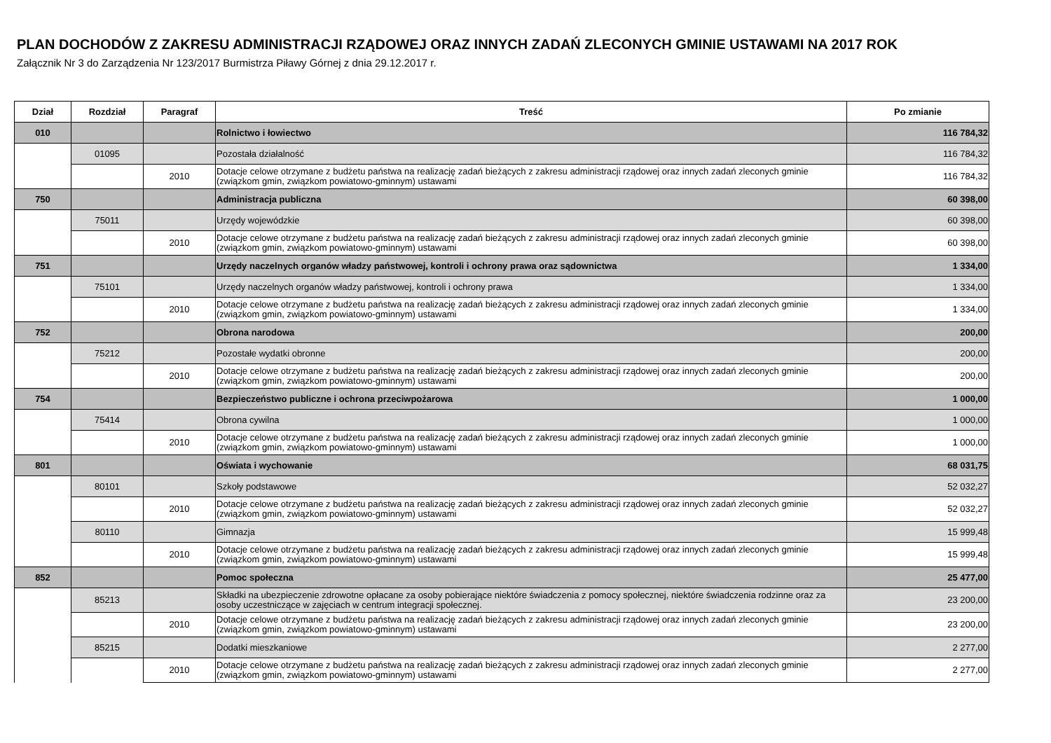PLAN DOCHODÓW Z ZAKRESU ADMINISTRACJI RZĄDOWEJ ORAZ INNYCH ZADAŃ ZLECONYCH GMINIE USTAWAMI NA 2017 ROK
Załącznik Nr 3 do Zarządzenia Nr 123/2017 Burmistrza Piławy Górnej z dnia 29.12.2017 r.
| Dział | Rozdział | Paragraf | Treść | Po zmianie |
| --- | --- | --- | --- | --- |
| 010 | | | Rolnictwo i łowiectwo | 116 784,32 |
| | 01095 | | Pozostała działalność | 116 784,32 |
| | | 2010 | Dotacje celowe otrzymane z budżetu państwa na realizację zadań bieżących z zakresu administracji rządowej oraz innych zadań zleconych gminie (związkom gmin, związkom powiatowo-gminnym) ustawami | 116 784,32 |
| 750 | | | Administracja publiczna | 60 398,00 |
| | 75011 | | Urzędy wojewódzkie | 60 398,00 |
| | | 2010 | Dotacje celowe otrzymane z budżetu państwa na realizację zadań bieżących z zakresu administracji rządowej oraz innych zadań zleconych gminie (związkom gmin, związkom powiatowo-gminnym) ustawami | 60 398,00 |
| 751 | | | Urzędy naczelnych organów władzy państwowej, kontroli i ochrony prawa oraz sądownictwa | 1 334,00 |
| | 75101 | | Urzędy naczelnych organów władzy państwowej, kontroli i ochrony prawa | 1 334,00 |
| | | 2010 | Dotacje celowe otrzymane z budżetu państwa na realizację zadań bieżących z zakresu administracji rządowej oraz innych zadań zleconych gminie (związkom gmin, związkom powiatowo-gminnym) ustawami | 1 334,00 |
| 752 | | | Obrona narodowa | 200,00 |
| | 75212 | | Pozostałe wydatki obronne | 200,00 |
| | | 2010 | Dotacje celowe otrzymane z budżetu państwa na realizację zadań bieżących z zakresu administracji rządowej oraz innych zadań zleconych gminie (związkom gmin, związkom powiatowo-gminnym) ustawami | 200,00 |
| 754 | | | Bezpieczeństwo publiczne i ochrona przeciwpożarowa | 1 000,00 |
| | 75414 | | Obrona cywilna | 1 000,00 |
| | | 2010 | Dotacje celowe otrzymane z budżetu państwa na realizację zadań bieżących z zakresu administracji rządowej oraz innych zadań zleconych gminie (związkom gmin, związkom powiatowo-gminnym) ustawami | 1 000,00 |
| 801 | | | Oświata i wychowanie | 68 031,75 |
| | 80101 | | Szkoły podstawowe | 52 032,27 |
| | | 2010 | Dotacje celowe otrzymane z budżetu państwa na realizację zadań bieżących z zakresu administracji rządowej oraz innych zadań zleconych gminie (związkom gmin, związkom powiatowo-gminnym) ustawami | 52 032,27 |
| | 80110 | | Gimnazja | 15 999,48 |
| | | 2010 | Dotacje celowe otrzymane z budżetu państwa na realizację zadań bieżących z zakresu administracji rządowej oraz innych zadań zleconych gminie (związkom gmin, związkom powiatowo-gminnym) ustawami | 15 999,48 |
| 852 | | | Pomoc społeczna | 25 477,00 |
| | 85213 | | Składki na ubezpieczenie zdrowotne opłacane za osoby pobierające niektóre świadczenia z pomocy społecznej, niektóre świadczenia rodzinne oraz za osoby uczestniczące w zajęciach w centrum integracji społecznej. | 23 200,00 |
| | | 2010 | Dotacje celowe otrzymane z budżetu państwa na realizację zadań bieżących z zakresu administracji rządowej oraz innych zadań zleconych gminie (związkom gmin, związkom powiatowo-gminnym) ustawami | 23 200,00 |
| | 85215 | | Dodatki mieszkaniowe | 2 277,00 |
| | | 2010 | Dotacje celowe otrzymane z budżetu państwa na realizację zadań bieżących z zakresu administracji rządowej oraz innych zadań zleconych gminie (związkom gmin, związkom powiatowo-gminnym) ustawami | 2 277,00 |